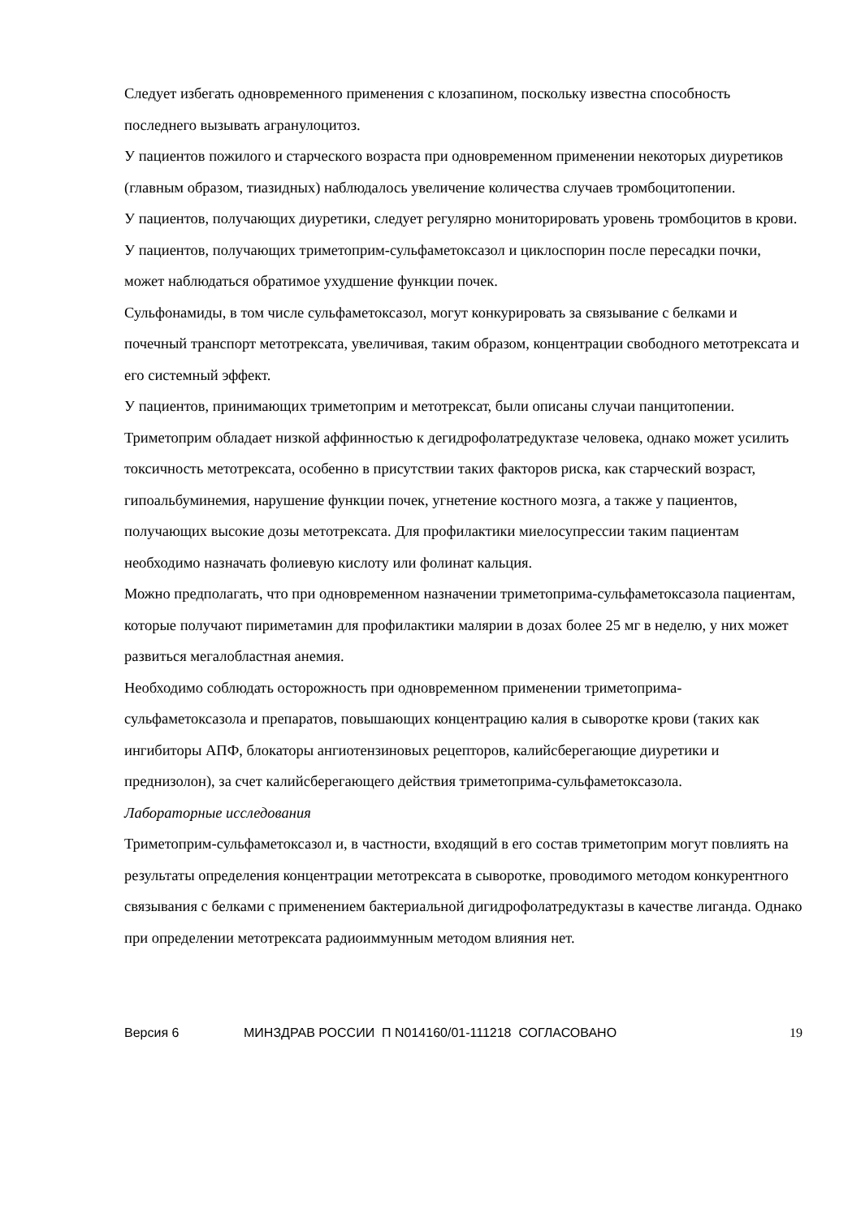Следует избегать одновременного применения с клозапином, поскольку известна способность последнего вызывать агранулоцитоз.
У пациентов пожилого и старческого возраста при одновременном применении некоторых диуретиков (главным образом, тиазидных) наблюдалось увеличение количества случаев тромбоцитопении.
У пациентов, получающих диуретики, следует регулярно мониторировать уровень тромбоцитов в крови.
У пациентов, получающих триметоприм-сульфаметоксазол и циклоспорин после пересадки почки, может наблюдаться обратимое ухудшение функции почек.
Сульфонамиды, в том числе сульфаметоксазол, могут конкурировать за связывание с белками и почечный транспорт метотрексата, увеличивая, таким образом, концентрации свободного метотрексата и его системный эффект.
У пациентов, принимающих триметоприм и метотрексат, были описаны случаи панцитопении. Триметоприм обладает низкой аффинностью к дегидрофолатредуктазе человека, однако может усилить токсичность метотрексата, особенно в присутствии таких факторов риска, как старческий возраст, гипоальбуминемия, нарушение функции почек, угнетение костного мозга, а также у пациентов, получающих высокие дозы метотрексата. Для профилактики миелосупрессии таким пациентам необходимо назначать фолиевую кислоту или фолинат кальция.
Можно предполагать, что при одновременном назначении триметоприма-сульфаметоксазола пациентам, которые получают пириметамин для профилактики малярии в дозах более 25 мг в неделю, у них может развиться мегалобластная анемия.
Необходимо соблюдать осторожность при одновременном применении триметоприма-сульфаметоксазола и препаратов, повышающих концентрацию калия в сыворотке крови (таких как ингибиторы АПФ, блокаторы ангиотензиновых рецепторов, калийсберегающие диуретики и преднизолон), за счет калийсберегающего действия триметоприма-сульфаметоксазола.
Лабораторные исследования
Триметоприм-сульфаметоксазол и, в частности, входящий в его состав триметоприм могут повлиять на результаты определения концентрации метотрексата в сыворотке, проводимого методом конкурентного связывания с белками с применением бактериальной дигидрофолатредуктазы в качестве лиганда. Однако при определении метотрексата радиоиммунным методом влияния нет.
Версия 6 МИНЗДРАВ РОССИИ П N014160/01-111218 СОГЛАСОВАНО 19